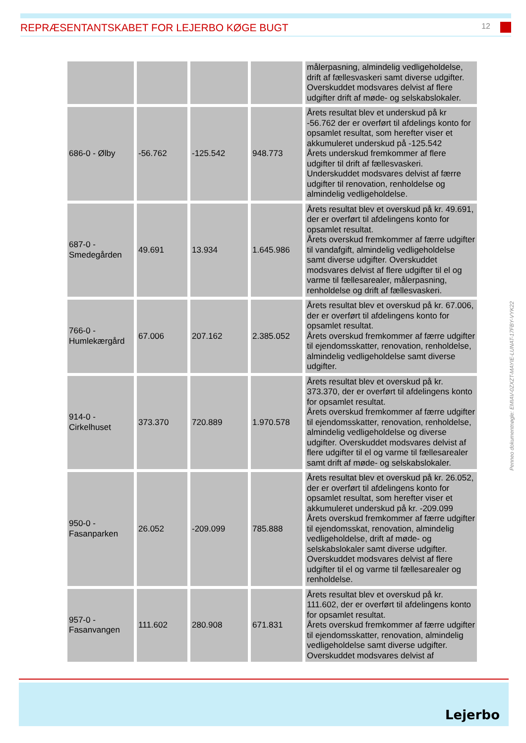REPRÆSENTANTSKABET FOR LEJERBO KØGE BUGT
12
| | | | | målerpasning, almindelig vedligeholdelse, drift af fællesvaskeri samt diverse udgifter. Overskuddet modsvares delvist af flere udgifter drift af møde- og selskabslokaler. |
| 686-0 - Ølby | -56.762 | -125.542 | 948.773 | Årets resultat blev et underskud på kr -56.762 der er overført til afdelings konto for opsamlet resultat, som herefter viser et akkumuleret underskud på -125.542 Årets underskud fremkommer af flere udgifter til drift af fællesvaskeri. Underskuddet modsvares delvist af færre udgifter til renovation, renholdelse og almindelig vedligeholdelse. |
| 687-0 - Smedegården | 49.691 | 13.934 | 1.645.986 | Årets resultat blev et overskud på kr. 49.691, der er overført til afdelingens konto for opsamlet resultat. Årets overskud fremkommer af færre udgifter til vandafgift, almindelig vedligeholdelse samt diverse udgifter. Overskuddet modsvares delvist af flere udgifter til el og varme til fællesarealer, målerpasning, renholdelse og drift af fællesvaskeri. |
| 766-0 - Humlekærgård | 67.006 | 207.162 | 2.385.052 | Årets resultat blev et overskud på kr. 67.006, der er overført til afdelingens konto for opsamlet resultat. Årets overskud fremkommer af færre udgifter til ejendomsskatter, renovation, renholdelse, almindelig vedligeholdelse samt diverse udgifter. |
| 914-0 - Cirkelhuset | 373.370 | 720.889 | 1.970.578 | Årets resultat blev et overskud på kr. 373.370, der er overført til afdelingens konto for opsamlet resultat. Årets overskud fremkommer af færre udgifter til ejendomsskatter, renovation, renholdelse, almindelig vedligeholdelse og diverse udgifter. Overskuddet modsvares delvist af flere udgifter til el og varme til fællesarealer samt drift af møde- og selskabslokaler. |
| 950-0 - Fasanparken | 26.052 | -209.099 | 785.888 | Årets resultat blev et overskud på kr. 26.052, der er overført til afdelingens konto for opsamlet resultat, som herefter viser et akkumuleret underskud på kr. -209.099 Årets overskud fremkommer af færre udgifter til ejendomsskat, renovation, almindelig vedligeholdelse, drift af møde- og selskabslokaler samt diverse udgifter. Overskuddet modsvares delvist af flere udgifter til el og varme til fællesarealer og renholdelse. |
| 957-0 - Fasanvangen | 111.602 | 280.908 | 671.831 | Årets resultat blev et overskud på kr. 111.602, der er overført til afdelingens konto for opsamlet resultat. Årets overskud fremkommer af færre udgifter til ejendomsskatter, renovation, almindelig vedligeholdelse samt diverse udgifter. Overskuddet modsvares delvist af |
Penneo dokumentnøgle: EMIAV-0ZXZT-MAYIE-LUNAT-17FBY-VYK22
Lejerbo